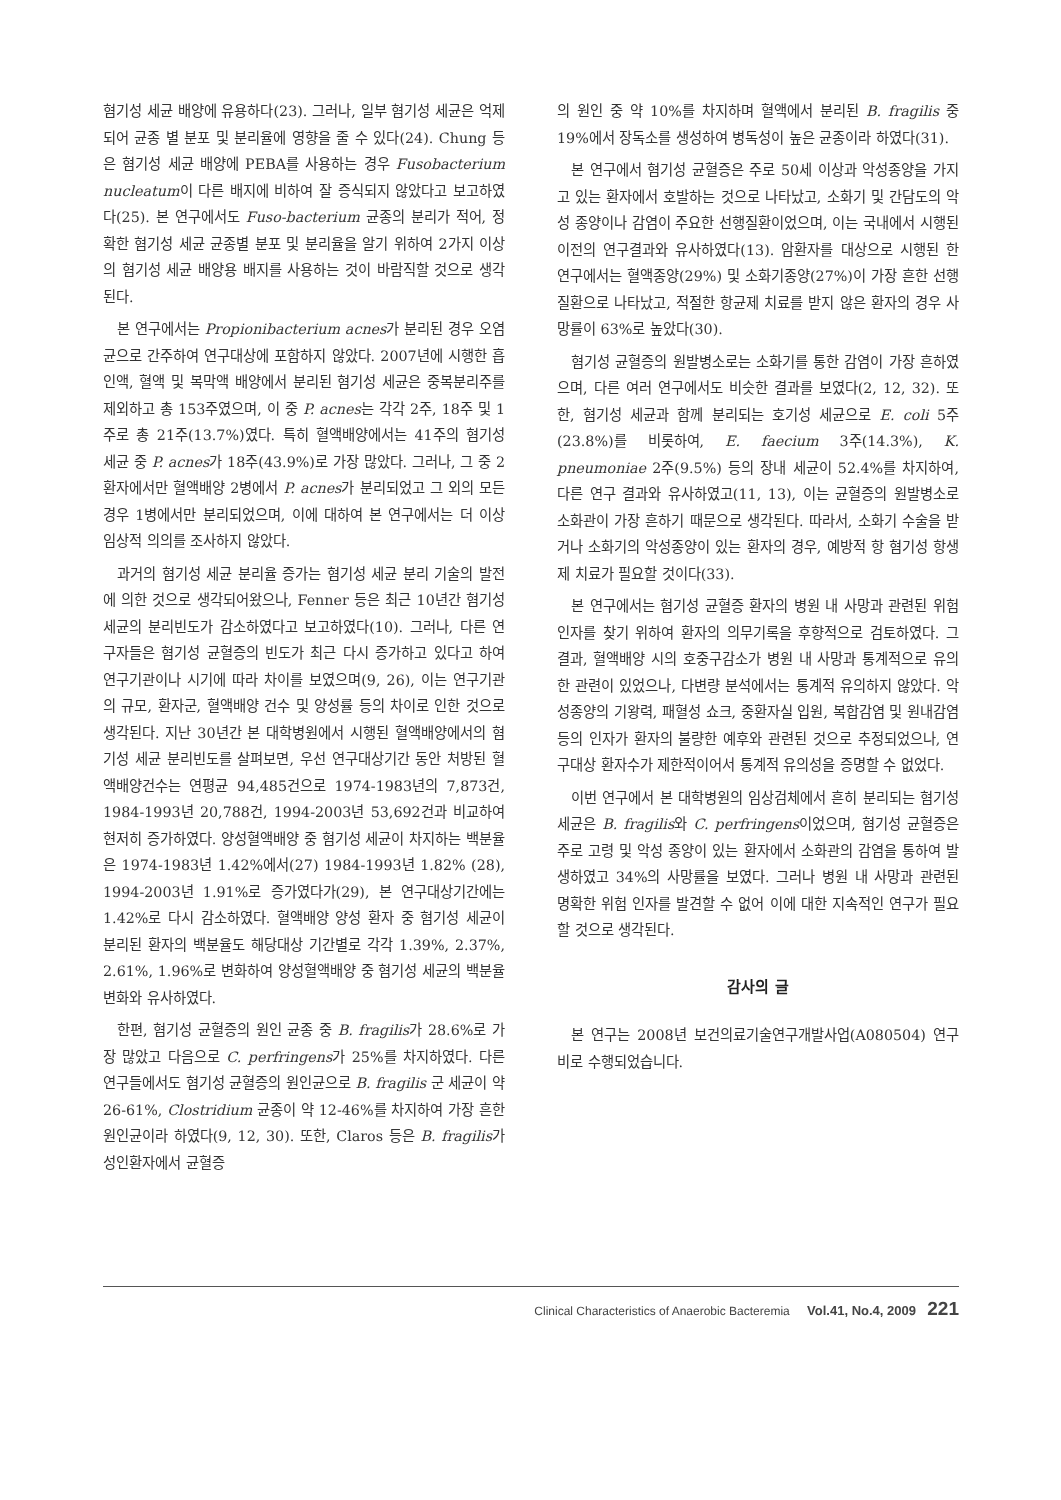혐기성 세균 배양에 유용하다(23). 그러나, 일부 혐기성 세균은 억제되어 균종 별 분포 및 분리율에 영향을 줄 수 있다(24). Chung 등은 혐기성 세균 배양에 PEBA를 사용하는 경우 Fusobacterium nucleatum이 다른 배지에 비하여 잘 증식되지 않았다고 보고하였다(25). 본 연구에서도 Fuso-bacterium 균종의 분리가 적어, 정확한 혐기성 세균 균종별 분포 및 분리율을 알기 위하여 2가지 이상의 혐기성 세균 배양용 배지를 사용하는 것이 바람직할 것으로 생각된다.
본 연구에서는 Propionibacterium acnes가 분리된 경우 오염균으로 간주하여 연구대상에 포함하지 않았다. 2007년에 시행한 흡인액, 혈액 및 복막액 배양에서 분리된 혐기성 세균은 중복분리주를 제외하고 총 153주였으며, 이 중 P. acnes는 각각 2주, 18주 및 1주로 총 21주(13.7%)였다. 특히 혈액배양에서는 41주의 혐기성 세균 중 P. acnes가 18주(43.9%)로 가장 많았다. 그러나, 그 중 2 환자에서만 혈액배양 2병에서 P. acnes가 분리되었고 그 외의 모든 경우 1병에서만 분리되었으며, 이에 대하여 본 연구에서는 더 이상 임상적 의의를 조사하지 않았다.
과거의 혐기성 세균 분리율 증가는 혐기성 세균 분리 기술의 발전에 의한 것으로 생각되어왔으나, Fenner 등은 최근 10년간 혐기성 세균의 분리빈도가 감소하였다고 보고하였다(10). 그러나, 다른 연구자들은 혐기성 균혈증의 빈도가 최근 다시 증가하고 있다고 하여 연구기관이나 시기에 따라 차이를 보였으며(9, 26), 이는 연구기관의 규모, 환자군, 혈액배양 건수 및 양성률 등의 차이로 인한 것으로 생각된다. 지난 30년간 본 대학병원에서 시행된 혈액배양에서의 혐기성 세균 분리빈도를 살펴보면, 우선 연구대상기간 동안 처방된 혈액배양건수는 연평균 94,485건으로 1974-1983년의 7,873건, 1984-1993년 20,788건, 1994-2003년 53,692건과 비교하여 현저히 증가하였다. 양성혈액배양 중 혐기성 세균이 차지하는 백분율은 1974-1983년 1.42%에서(27) 1984-1993년 1.82% (28), 1994-2003년 1.91%로 증가였다가(29), 본 연구대상기간에는 1.42%로 다시 감소하였다. 혈액배양 양성 환자 중 혐기성 세균이 분리된 환자의 백분율도 해당대상 기간별로 각각 1.39%, 2.37%, 2.61%, 1.96%로 변화하여 양성혈액배양 중 혐기성 세균의 백분율 변화와 유사하였다.
한편, 혐기성 균혈증의 원인 균종 중 B. fragilis가 28.6%로 가장 많았고 다음으로 C. perfringens가 25%를 차지하였다. 다른 연구들에서도 혐기성 균혈증의 원인균으로 B. fragilis 군 세균이 약 26-61%, Clostridium 균종이 약 12-46%를 차지하여 가장 흔한 원인균이라 하였다(9, 12, 30). 또한, Claros 등은 B. fragilis가 성인환자에서 균혈증
의 원인 중 약 10%를 차지하며 혈액에서 분리된 B. fragilis 중 19%에서 장독소를 생성하여 병독성이 높은 균종이라 하였다(31).
본 연구에서 혐기성 균혈증은 주로 50세 이상과 악성종양을 가지고 있는 환자에서 호발하는 것으로 나타났고, 소화기 및 간담도의 악성 종양이나 감염이 주요한 선행질환이었으며, 이는 국내에서 시행된 이전의 연구결과와 유사하였다(13). 암환자를 대상으로 시행된 한 연구에서는 혈액종양(29%) 및 소화기종양(27%)이 가장 흔한 선행질환으로 나타났고, 적절한 항균제 치료를 받지 않은 환자의 경우 사망률이 63%로 높았다(30).
혐기성 균혈증의 원발병소로는 소화기를 통한 감염이 가장 흔하였으며, 다른 여러 연구에서도 비슷한 결과를 보였다(2, 12, 32). 또한, 혐기성 세균과 함께 분리되는 호기성 세균으로 E. coli 5주(23.8%)를 비롯하여, E. faecium 3주(14.3%), K. pneumoniae 2주(9.5%) 등의 장내 세균이 52.4%를 차지하여, 다른 연구 결과와 유사하였고(11, 13), 이는 균혈증의 원발병소로 소화관이 가장 흔하기 때문으로 생각된다. 따라서, 소화기 수술을 받거나 소화기의 악성종양이 있는 환자의 경우, 예방적 항 혐기성 항생제 치료가 필요할 것이다(33).
본 연구에서는 혐기성 균혈증 환자의 병원 내 사망과 관련된 위험 인자를 찾기 위하여 환자의 의무기록을 후향적으로 검토하였다. 그 결과, 혈액배양 시의 호중구감소가 병원 내 사망과 통계적으로 유의한 관련이 있었으나, 다변량 분석에서는 통계적 유의하지 않았다. 악성종양의 기왕력, 패혈성 쇼크, 중환자실 입원, 복합감염 및 원내감염 등의 인자가 환자의 불량한 예후와 관련된 것으로 추정되었으나, 연구대상 환자수가 제한적이어서 통계적 유의성을 증명할 수 없었다.
이번 연구에서 본 대학병원의 임상검체에서 흔히 분리되는 혐기성 세균은 B. fragilis와 C. perfringens이었으며, 혐기성 균혈증은 주로 고령 및 악성 종양이 있는 환자에서 소화관의 감염을 통하여 발생하였고 34%의 사망률을 보였다. 그러나 병원 내 사망과 관련된 명확한 위험 인자를 발견할 수 없어 이에 대한 지속적인 연구가 필요할 것으로 생각된다.
감사의 글
본 연구는 2008년 보건의료기술연구개발사업(A080504) 연구비로 수행되었습니다.
Clinical Characteristics of Anaerobic Bacteremia Vol.41, No.4, 2009 221